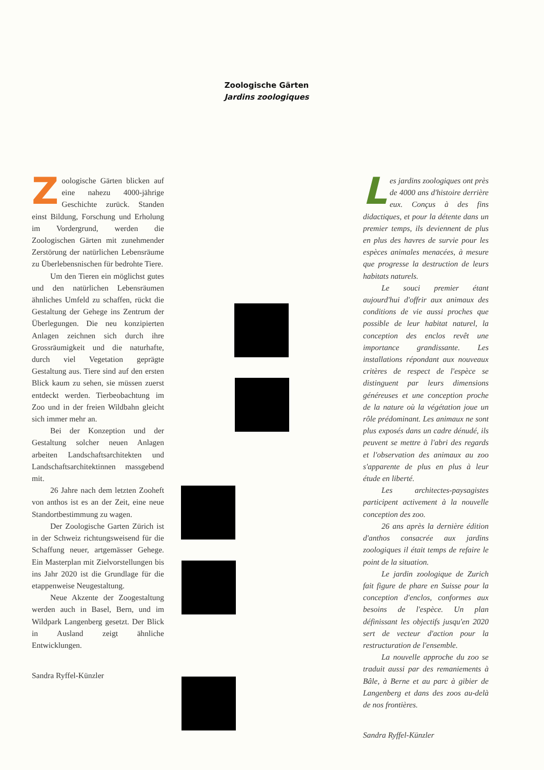Zoologische Gärten
Jardins zoologiques
Zoologische Gärten blicken auf eine nahezu 4000-jährige Geschichte zurück. Standen einst Bildung, Forschung und Erholung im Vordergrund, werden die Zoologischen Gärten mit zunehmender Zerstörung der natürlichen Lebensräume zu Überlebensnischen für bedrohte Tiere.
Um den Tieren ein möglichst gutes und den natürlichen Lebensräumen ähnliches Umfeld zu schaffen, rückt die Gestaltung der Gehege ins Zentrum der Überlegungen. Die neu konzipierten Anlagen zeichnen sich durch ihre Grossräumigkeit und die naturhafte, durch viel Vegetation geprägte Gestaltung aus. Tiere sind auf den ersten Blick kaum zu sehen, sie müssen zuerst entdeckt werden. Tierbeobachtung im Zoo und in der freien Wildbahn gleicht sich immer mehr an.
Bei der Konzeption und der Gestaltung solcher neuen Anlagen arbeiten Landschaftsarchitekten und Landschaftsarchitektinnen massgebend mit.
26 Jahre nach dem letzten Zooheft von anthos ist es an der Zeit, eine neue Standortbestimmung zu wagen.
Der Zoologische Garten Zürich ist in der Schweiz richtungsweisend für die Schaffung neuer, artgemässer Gehege. Ein Masterplan mit Zielvorstellungen bis ins Jahr 2020 ist die Grundlage für die etappenweise Neugestaltung.
Neue Akzente der Zoogestaltung werden auch in Basel, Bern, und im Wildpark Langenberg gesetzt. Der Blick in Ausland zeigt ähnliche Entwicklungen.
Sandra Ryffel-Künzler
Les jardins zoologiques ont près de 4000 ans d'histoire derrière eux. Conçus à des fins didactiques, et pour la détente dans un premier temps, ils deviennent de plus en plus des havres de survie pour les espèces animales menacées, à mesure que progresse la destruction de leurs habitats naturels.
Le souci premier étant aujourd'hui d'offrir aux animaux des conditions de vie aussi proches que possible de leur habitat naturel, la conception des enclos revêt une importance grandissante. Les installations répondant aux nouveaux critères de respect de l'espèce se distinguent par leurs dimensions généreuses et une conception proche de la nature où la végétation joue un rôle prédominant. Les animaux ne sont plus exposés dans un cadre dénudé, ils peuvent se mettre à l'abri des regards et l'observation des animaux au zoo s'apparente de plus en plus à leur étude en liberté.
Les architectes-paysagistes participent activement à la nouvelle conception des zoo.
26 ans après la dernière édition d'anthos consacrée aux jardins zoologiques il était temps de refaire le point de la situation.
Le jardin zoologique de Zurich fait figure de phare en Suisse pour la conception d'enclos, conformes aux besoins de l'espèce. Un plan définissant les objectifs jusqu'en 2020 sert de vecteur d'action pour la restructuration de l'ensemble.
La nouvelle approche du zoo se traduit aussi par des remaniements à Bâle, à Berne et au parc à gibier de Langenberg et dans des zoos au-delà de nos frontières.
Sandra Ryffel-Künzler